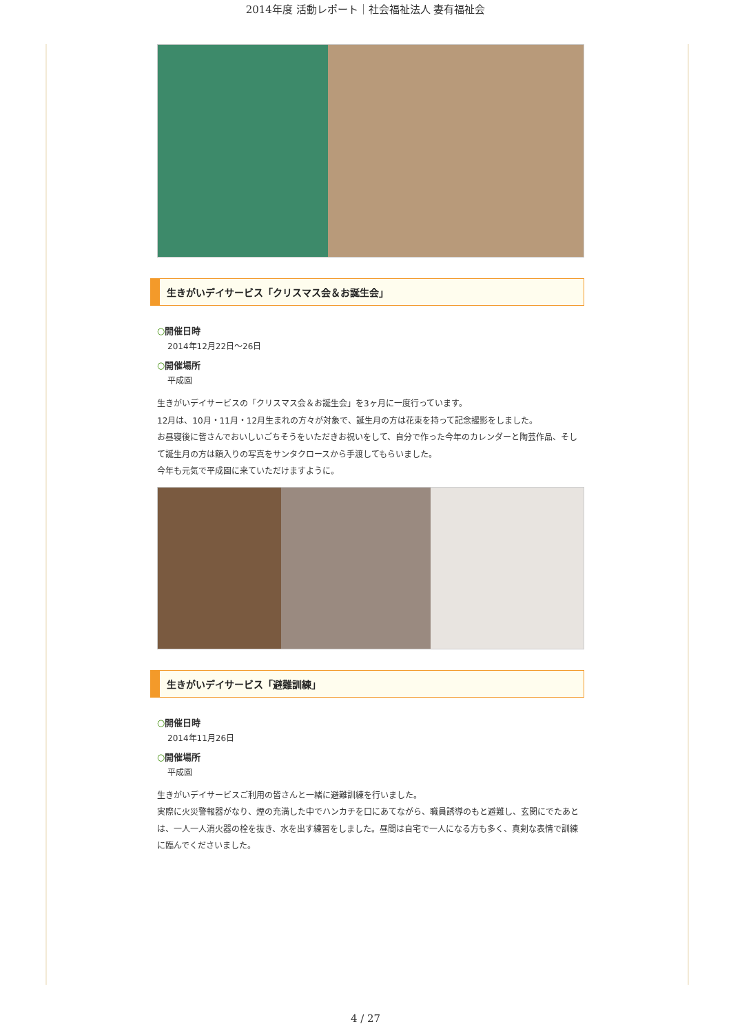2014年度 活動レポート｜社会福祉法人 妻有福祉会
生きがいデイサービス「クリスマス会＆お誕生会」
○開催日時
2014年12月22日～26日
○開催場所
平成園
生きがいデイサービスの「クリスマス会＆お誕生会」を3ヶ月に一度行っています。
12月は、10月・11月・12月生まれの方々が対象で、誕生月の方は花束を持って記念撮影をしました。
お昼寝後に皆さんでおいしいごちそうをいただきお祝いをして、自分で作った今年のカレンダーと陶芸作品、そして誕生月の方は額入りの写真をサンタクロースから手渡してもらいました。
今年も元気で平成園に来ていただけますように。
生きがいデイサービス「避難訓練」
○開催日時
2014年11月26日
○開催場所
平成園
生きがいデイサービスご利用の皆さんと一緒に避難訓練を行いました。
実際に火災警報器がなり、煙の充満した中でハンカチを口にあてながら、職員誘導のもと避難し、玄関にでたあとは、一人一人消火器の栓を抜き、水を出す練習をしました。昼間は自宅で一人になる方も多く、真剣な表情で訓練に臨んでくださいました。
4 / 27